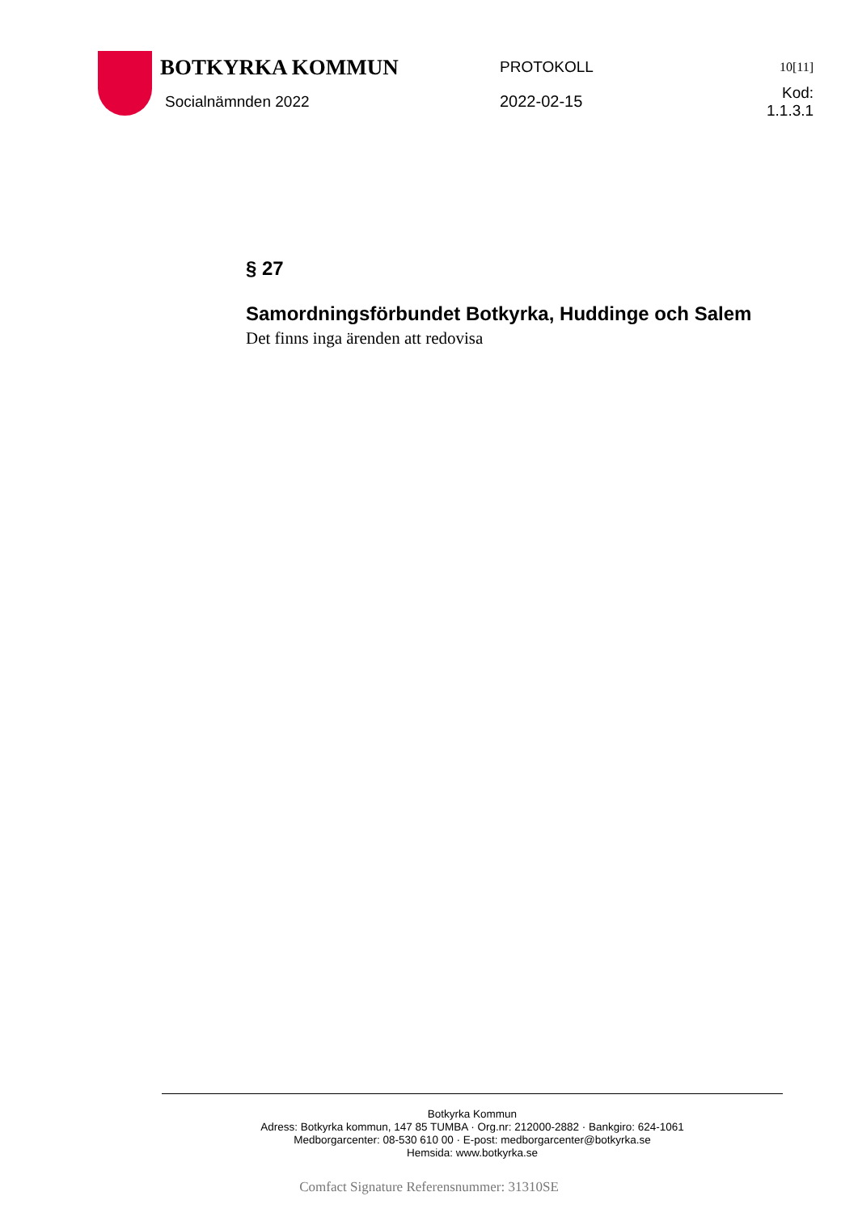BOTKYRKA KOMMUN
PROTOKOLL
10[11]
Socialnämnden 2022 2022-02-15 Kod: 1.1.3.1
§ 27
Samordningsförbundet Botkyrka, Huddinge och Salem
Det finns inga ärenden att redovisa
Botkyrka Kommun
Adress: Botkyrka kommun, 147 85 TUMBA · Org.nr: 212000-2882 · Bankgiro: 624-1061
Medborgarcenter: 08-530 610 00 · E-post: medborgarcenter@botkyrka.se
Hemsida: www.botkyrka.se
Comfact Signature Referensnummer: 31310SE